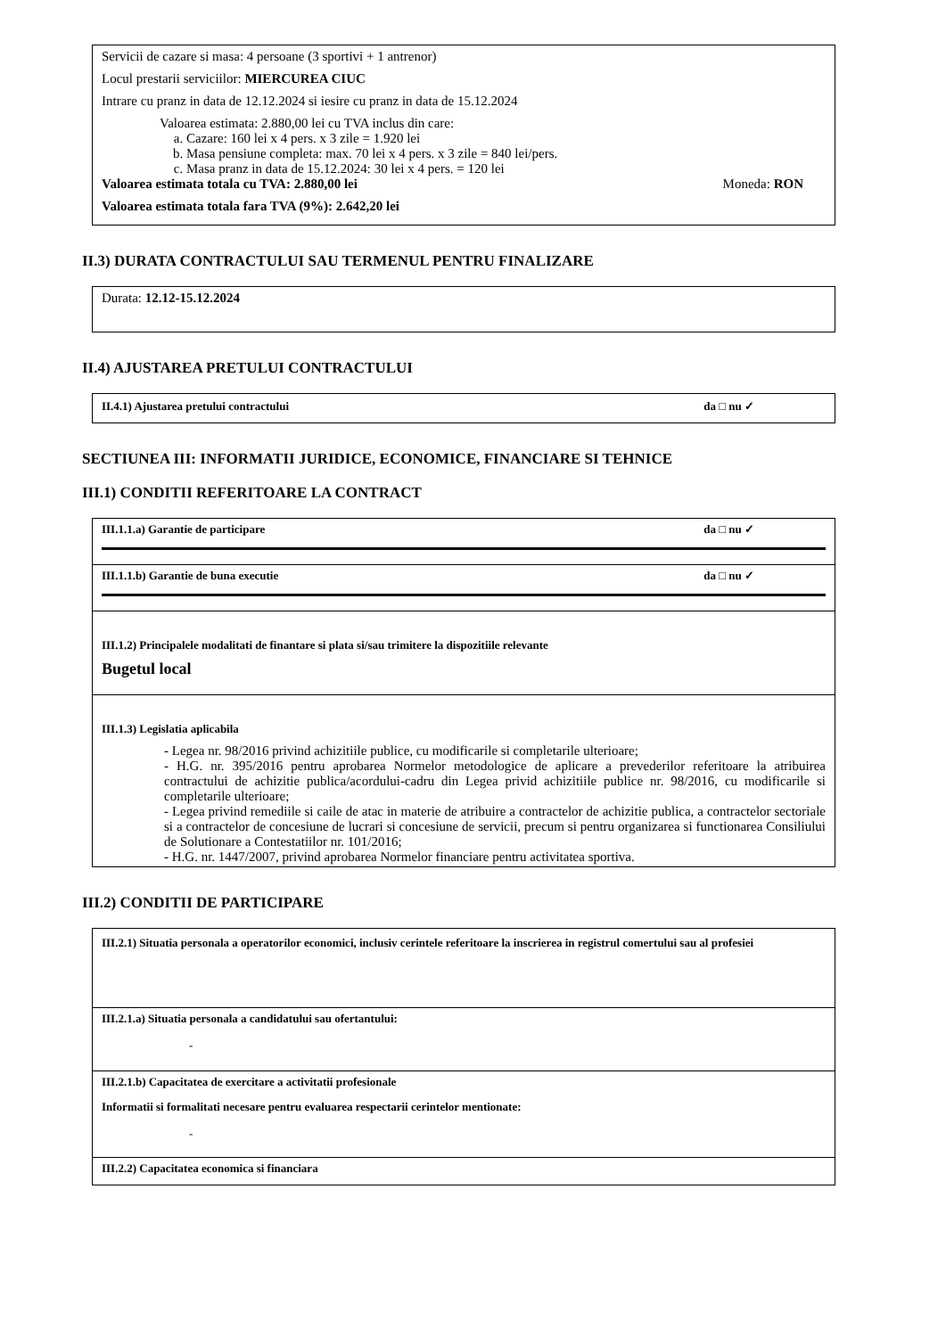Servicii de cazare si masa: 4 persoane (3 sportivi + 1 antrenor)
Locul prestarii serviciilor: MIERCUREA CIUC
Intrare cu pranz in data de 12.12.2024 si iesire cu pranz in data de 15.12.2024
Valoarea estimata: 2.880,00 lei cu TVA inclus din care:
a. Cazare: 160 lei x 4 pers. x 3 zile = 1.920 lei
b. Masa pensiune completa: max. 70 lei x 4 pers. x 3 zile = 840 lei/pers.
c. Masa pranz in data de 15.12.2024: 30 lei x 4 pers. = 120 lei
Valoarea estimata totala cu TVA: 2.880,00 lei Moneda: RON
Valoarea estimata totala fara TVA (9%): 2.642,20 lei
II.3) DURATA CONTRACTULUI SAU TERMENUL PENTRU FINALIZARE
Durata: 12.12-15.12.2024
II.4) AJUSTAREA PRETULUI CONTRACTULUI
II.4.1) Ajustarea pretului contractului da □ nu ✓
SECTIUNEA III: INFORMATII JURIDICE, ECONOMICE, FINANCIARE SI TEHNICE
III.1) CONDITII REFERITOARE LA CONTRACT
III.1.1.a) Garantie de participare da □ nu ✓
III.1.1.b) Garantie de buna executie da □ nu ✓
III.1.2) Principalele modalitati de finantare si plata si/sau trimitere la dispozitiile relevante
Bugetul local
III.1.3) Legislatia aplicabila
- Legea nr. 98/2016 privind achizitiile publice, cu modificarile si completarile ulterioare;
- H.G. nr. 395/2016 pentru aprobarea Normelor metodologice de aplicare a prevederilor referitoare la atribuirea contractului de achizitie publica/acordului-cadru din Legea privid achizitiile publice nr. 98/2016, cu modificarile si completarile ulterioare;
- Legea privind remediile si caile de atac in materie de atribuire a contractelor de achizitie publica, a contractelor sectoriale si a contractelor de concesiune de lucrari si concesiune de servicii, precum si pentru organizarea si functionarea Consiliului de Solutionare a Contestatiilor nr. 101/2016;
- H.G. nr. 1447/2007, privind aprobarea Normelor financiare pentru activitatea sportiva.
III.2) CONDITII DE PARTICIPARE
III.2.1) Situatia personala a operatorilor economici, inclusiv cerintele referitoare la inscrierea in registrul comertului sau al profesiei
III.2.1.a) Situatia personala a candidatului sau ofertantului:
-
III.2.1.b) Capacitatea de exercitare a activitatii profesionale
Informatii si formalitati necesare pentru evaluarea respectarii cerintelor mentionate:
-
III.2.2) Capacitatea economica si financiara